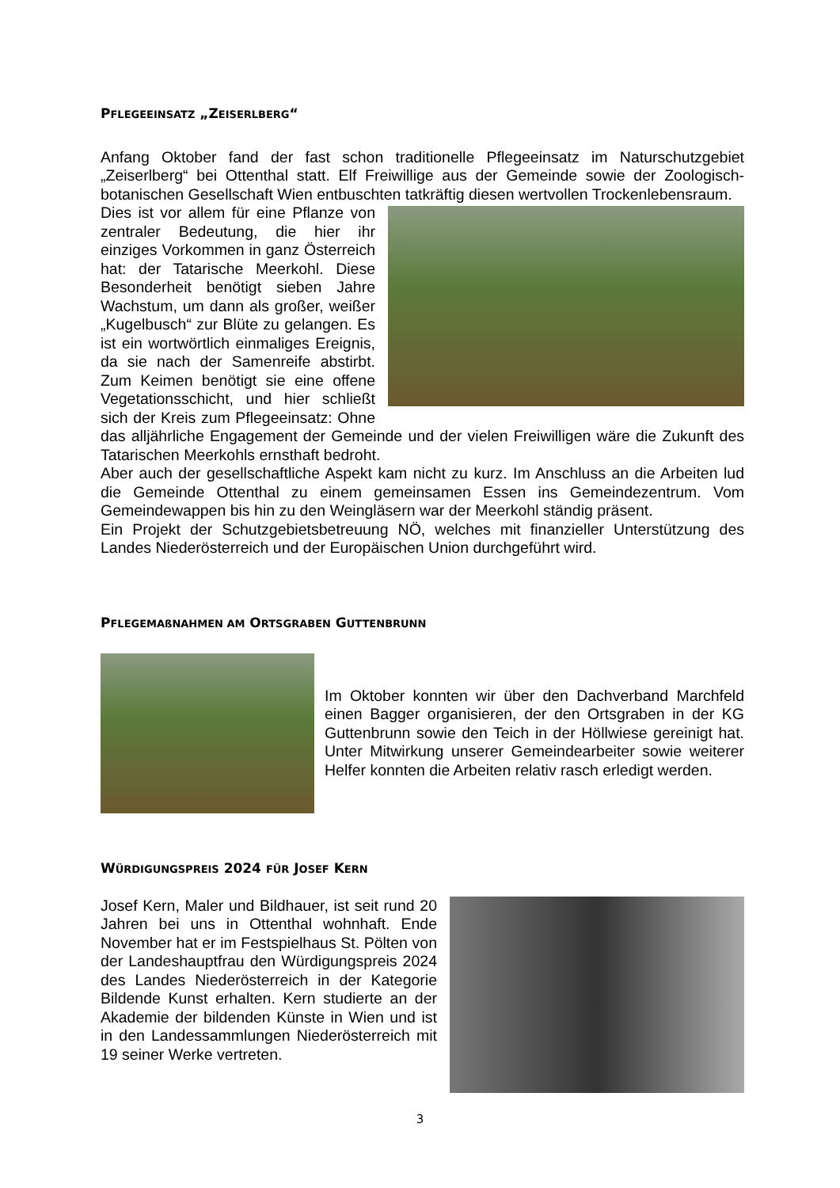PFLEGEEINSATZ „ZEISERLBERG“
Anfang Oktober fand der fast schon traditionelle Pflegeeinsatz im Naturschutzgebiet „Zeiserlberg“ bei Ottenthal statt. Elf Freiwillige aus der Gemeinde sowie der Zoologisch-botanischen Gesellschaft Wien entbuschten tatkräftig diesen wertvollen Trockenlebensraum.
Dies ist vor allem für eine Pflanze von zentraler Bedeutung, die hier ihr einziges Vorkommen in ganz Österreich hat: der Tatarische Meerkohl. Diese Besonderheit benötigt sieben Jahre Wachstum, um dann als großer, weißer „Kugelbusch“ zur Blüte zu gelangen. Es ist ein wortwörtlich einmaliges Ereignis, da sie nach der Samenreife abstirbt. Zum Keimen benötigt sie eine offene Vegetationsschicht, und hier schließt sich der Kreis zum Pflegeeinsatz: Ohne das alljährliche Engagement der Gemeinde und der vielen Freiwilligen wäre die Zukunft des Tatarischen Meerkohls ernsthaft bedroht.
Aber auch der gesellschaftliche Aspekt kam nicht zu kurz. Im Anschluss an die Arbeiten lud die Gemeinde Ottenthal zu einem gemeinsamen Essen ins Gemeindezentrum. Vom Gemeindewappen bis hin zu den Weingläsern war der Meerkohl ständig präsent.
Ein Projekt der Schutzgebietsbetreuung NÖ, welches mit finanzieller Unterstützung des Landes Niederösterreich und der Europäischen Union durchgeführt wird.
PFLEGEMAßNAHMEN AM ORTSGRABEN GUTTENBRUNN
Im Oktober konnten wir über den Dachverband Marchfeld einen Bagger organisieren, der den Ortsgraben in der KG Guttenbrunn sowie den Teich in der Höllwiese gereinigt hat. Unter Mitwirkung unserer Gemeindearbeiter sowie weiterer Helfer konnten die Arbeiten relativ rasch erledigt werden.
WÜRDIGUNGSPREIS 2024 FÜR JOSEF KERN
Josef Kern, Maler und Bildhauer, ist seit rund 20 Jahren bei uns in Ottenthal wohnhaft. Ende November hat er im Festspielhaus St. Pölten von der Landeshauptfrau den Würdigungspreis 2024 des Landes Niederösterreich in der Kategorie Bildende Kunst erhalten. Kern studierte an der Akademie der bildenden Künste in Wien und ist in den Landessammlungen Niederösterreich mit 19 seiner Werke vertreten.
3